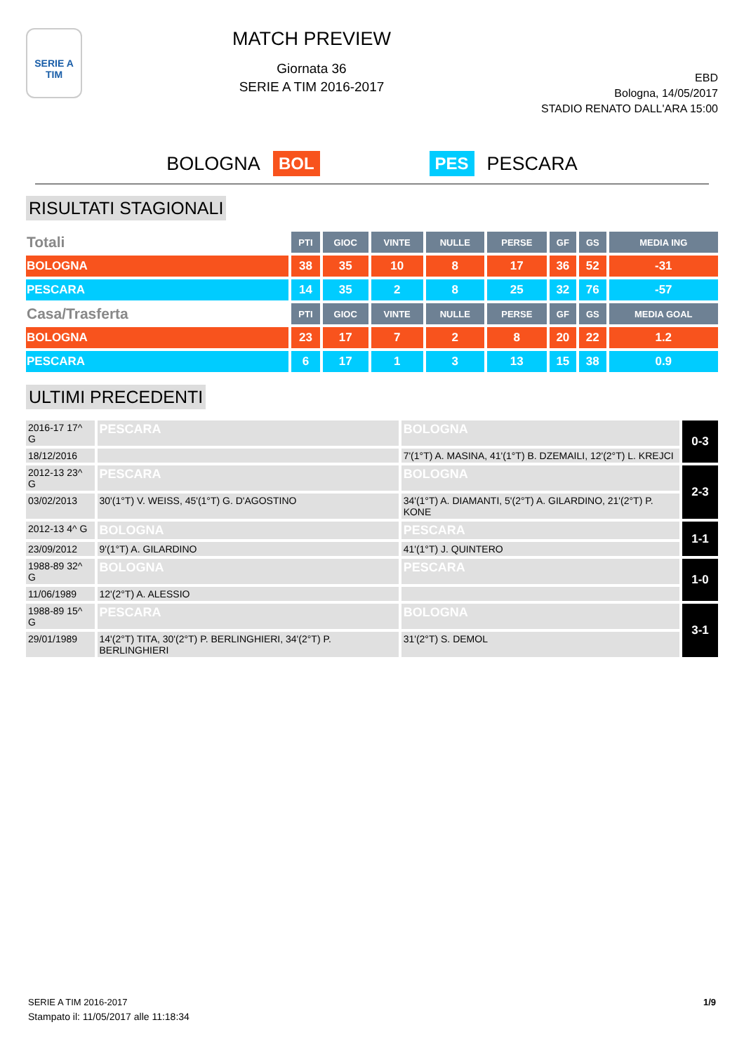SERIE A
TIM
MATCH PREVIEW
Giornata 36
SERIE A TIM 2016-2017
EBD
Bologna, 14/05/2017
STADIO RENATO DALL'ARA 15:00
BOLOGNA BOL PES PESCARA
RISULTATI STAGIONALI
| Totali | PTI | GIOC | VINTE | NULLE | PERSE | GF | GS | MEDIA ING |
| --- | --- | --- | --- | --- | --- | --- | --- | --- |
| BOLOGNA | 38 | 35 | 10 | 8 | 17 | 36 | 52 | -31 |
| PESCARA | 14 | 35 | 2 | 8 | 25 | 32 | 76 | -57 |
| Casa/Trasferta | PTI | GIOC | VINTE | NULLE | PERSE | GF | GS | MEDIA GOAL |
| BOLOGNA | 23 | 17 | 7 | 2 | 8 | 20 | 22 | 1.2 |
| PESCARA | 6 | 17 | 1 | 3 | 13 | 15 | 38 | 0.9 |
ULTIMI PRECEDENTI
| 2016-17 17^ G | PESCARA | BOLOGNA | 0-3 |
| 18/12/2016 | | 7'(1°T) A. MASINA, 41'(1°T) B. DZEMAILI, 12'(2°T) L. KREJCI | |
| 2012-13 23^ G | PESCARA | BOLOGNA | 2-3 |
| 03/02/2013 | 30'(1°T) V. WEISS, 45'(1°T) G. D'AGOSTINO | 34'(1°T) A. DIAMANTI, 5'(2°T) A. GILARDINO, 21'(2°T) P. KONE | |
| 2012-13 4^ G | BOLOGNA | PESCARA | 1-1 |
| 23/09/2012 | 9'(1°T) A. GILARDINO | 41'(1°T) J. QUINTERO | |
| 1988-89 32^ G | BOLOGNA | PESCARA | 1-0 |
| 11/06/1989 | 12'(2°T) A. ALESSIO | | |
| 1988-89 15^ G | PESCARA | BOLOGNA | 3-1 |
| 29/01/1989 | 14'(2°T) TITA, 30'(2°T) P. BERLINGHIERI, 34'(2°T) P. BERLINGHIERI | 31'(2°T) S. DEMOL | |
SERIE A TIM 2016-2017
Stampato il: 11/05/2017 alle 11:18:34
1/9